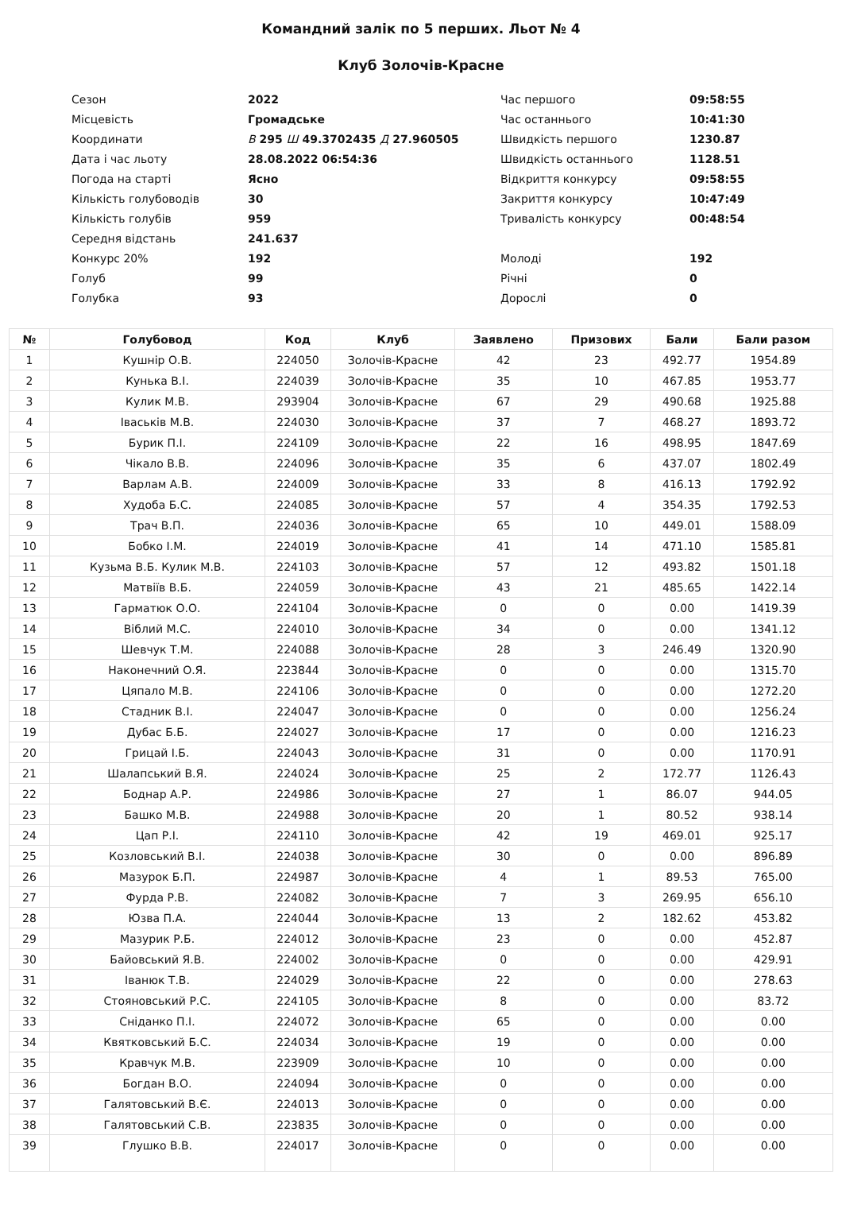Командний залік по 5 перших. Льот № 4
Клуб Золочів-Красне
| Сезон | 2022 | Час першого | 09:58:55 |
| Місцевість | Громадське | Час останнього | 10:41:30 |
| Координати | В 295 Ш 49.3702435 Д 27.960505 | Швидкість першого | 1230.87 |
| Дата і час льоту | 28.08.2022 06:54:36 | Швидкість останнього | 1128.51 |
| Погода на старті | Ясно | Відкриття конкурсу | 09:58:55 |
| Кількість голубоводів | 30 | Закриття конкурсу | 10:47:49 |
| Кількість голубів | 959 | Тривалість конкурсу | 00:48:54 |
| Середня відстань | 241.637 | | |
| Конкурс 20% | 192 | Молоді | 192 |
| Голуб | 99 | Річні | 0 |
| Голубка | 93 | Дорослі | 0 |
| № | Голубовод | Код | Клуб | Заявлено | Призових | Бали | Бали разом |
| --- | --- | --- | --- | --- | --- | --- | --- |
| 1 | Кушнір О.В. | 224050 | Золочів-Красне | 42 | 23 | 492.77 | 1954.89 |
| 2 | Кунька В.І. | 224039 | Золочів-Красне | 35 | 10 | 467.85 | 1953.77 |
| 3 | Кулик М.В. | 293904 | Золочів-Красне | 67 | 29 | 490.68 | 1925.88 |
| 4 | Іваськів М.В. | 224030 | Золочів-Красне | 37 | 7 | 468.27 | 1893.72 |
| 5 | Бурик П.І. | 224109 | Золочів-Красне | 22 | 16 | 498.95 | 1847.69 |
| 6 | Чікало В.В. | 224096 | Золочів-Красне | 35 | 6 | 437.07 | 1802.49 |
| 7 | Варлам А.В. | 224009 | Золочів-Красне | 33 | 8 | 416.13 | 1792.92 |
| 8 | Худоба Б.С. | 224085 | Золочів-Красне | 57 | 4 | 354.35 | 1792.53 |
| 9 | Трач В.П. | 224036 | Золочів-Красне | 65 | 10 | 449.01 | 1588.09 |
| 10 | Бобко І.М. | 224019 | Золочів-Красне | 41 | 14 | 471.10 | 1585.81 |
| 11 | Кузьма В.Б. Кулик М.В. | 224103 | Золочів-Красне | 57 | 12 | 493.82 | 1501.18 |
| 12 | Матвіїв В.Б. | 224059 | Золочів-Красне | 43 | 21 | 485.65 | 1422.14 |
| 13 | Гарматюк О.О. | 224104 | Золочів-Красне | 0 | 0 | 0.00 | 1419.39 |
| 14 | Віблий М.С. | 224010 | Золочів-Красне | 34 | 0 | 0.00 | 1341.12 |
| 15 | Шевчук Т.М. | 224088 | Золочів-Красне | 28 | 3 | 246.49 | 1320.90 |
| 16 | Наконечний О.Я. | 223844 | Золочів-Красне | 0 | 0 | 0.00 | 1315.70 |
| 17 | Цяпало М.В. | 224106 | Золочів-Красне | 0 | 0 | 0.00 | 1272.20 |
| 18 | Стадник В.І. | 224047 | Золочів-Красне | 0 | 0 | 0.00 | 1256.24 |
| 19 | Дубас Б.Б. | 224027 | Золочів-Красне | 17 | 0 | 0.00 | 1216.23 |
| 20 | Грицай І.Б. | 224043 | Золочів-Красне | 31 | 0 | 0.00 | 1170.91 |
| 21 | Шалапський В.Я. | 224024 | Золочів-Красне | 25 | 2 | 172.77 | 1126.43 |
| 22 | Боднар А.Р. | 224986 | Золочів-Красне | 27 | 1 | 86.07 | 944.05 |
| 23 | Башко М.В. | 224988 | Золочів-Красне | 20 | 1 | 80.52 | 938.14 |
| 24 | Цап Р.І. | 224110 | Золочів-Красне | 42 | 19 | 469.01 | 925.17 |
| 25 | Козловський В.І. | 224038 | Золочів-Красне | 30 | 0 | 0.00 | 896.89 |
| 26 | Мазурок Б.П. | 224987 | Золочів-Красне | 4 | 1 | 89.53 | 765.00 |
| 27 | Фурда Р.В. | 224082 | Золочів-Красне | 7 | 3 | 269.95 | 656.10 |
| 28 | Юзва П.А. | 224044 | Золочів-Красне | 13 | 2 | 182.62 | 453.82 |
| 29 | Мазурик Р.Б. | 224012 | Золочів-Красне | 23 | 0 | 0.00 | 452.87 |
| 30 | Байовський Я.В. | 224002 | Золочів-Красне | 0 | 0 | 0.00 | 429.91 |
| 31 | Іванюк Т.В. | 224029 | Золочів-Красне | 22 | 0 | 0.00 | 278.63 |
| 32 | Стояновський Р.С. | 224105 | Золочів-Красне | 8 | 0 | 0.00 | 83.72 |
| 33 | Сніданко П.І. | 224072 | Золочів-Красне | 65 | 0 | 0.00 | 0.00 |
| 34 | Квятковський Б.С. | 224034 | Золочів-Красне | 19 | 0 | 0.00 | 0.00 |
| 35 | Кравчук М.В. | 223909 | Золочів-Красне | 10 | 0 | 0.00 | 0.00 |
| 36 | Богдан В.О. | 224094 | Золочів-Красне | 0 | 0 | 0.00 | 0.00 |
| 37 | Галятовський В.Є. | 224013 | Золочів-Красне | 0 | 0 | 0.00 | 0.00 |
| 38 | Галятовський С.В. | 223835 | Золочів-Красне | 0 | 0 | 0.00 | 0.00 |
| 39 | Глушко В.В. | 224017 | Золочів-Красне | 0 | 0 | 0.00 | 0.00 |